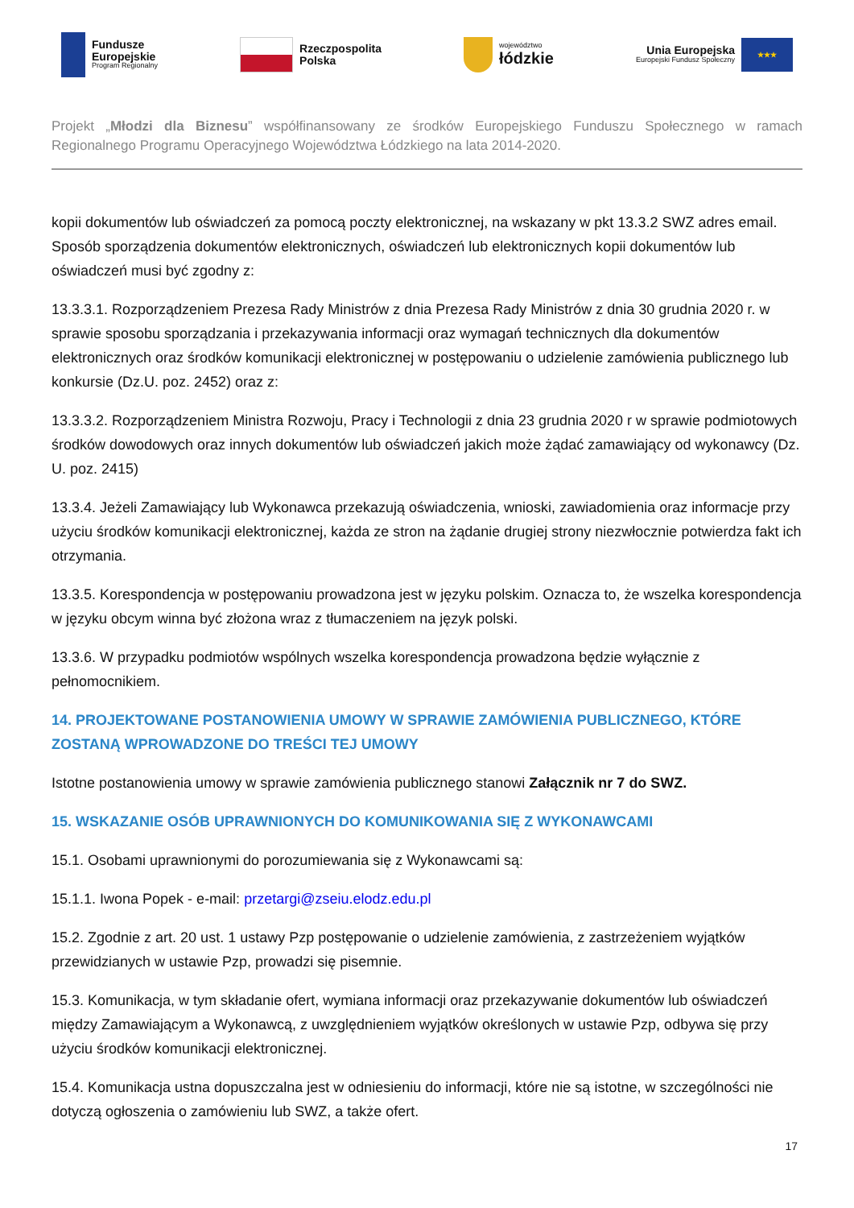Fundusze
Europejskie
Program Regionalny
Rzeczpospolita
Polska
województwo
łódzkie
Unia Europejska
Europejski Fundusz Społeczny
★★★
Projekt „Młodzi dla Biznesu” współfinansowany ze środków Europejskiego Funduszu Społecznego w ramach Regionalnego Programu Operacyjnego Województwa Łódzkiego na lata 2014-2020.
kopii dokumentów lub oświadczeń za pomocą poczty elektronicznej, na wskazany w pkt 13.3.2 SWZ adres email. Sposób sporządzenia dokumentów elektronicznych, oświadczeń lub elektronicznych kopii dokumentów lub oświadczeń musi być zgodny z:
13.3.3.1. Rozporządzeniem Prezesa Rady Ministrów z dnia Prezesa Rady Ministrów z dnia 30 grudnia 2020 r. w sprawie sposobu sporządzania i przekazywania informacji oraz wymagań technicznych dla dokumentów elektronicznych oraz środków komunikacji elektronicznej w postępowaniu o udzielenie zamówienia publicznego lub konkursie (Dz.U. poz. 2452) oraz z:
13.3.3.2. Rozporządzeniem Ministra Rozwoju, Pracy i Technologii z dnia 23 grudnia 2020 r w sprawie podmiotowych środków dowodowych oraz innych dokumentów lub oświadczeń jakich może żądać zamawiający od wykonawcy (Dz. U. poz. 2415)
13.3.4. Jeżeli Zamawiający lub Wykonawca przekazują oświadczenia, wnioski, zawiadomienia oraz informacje przy użyciu środków komunikacji elektronicznej, każda ze stron na żądanie drugiej strony niezwłocznie potwierdza fakt ich otrzymania.
13.3.5. Korespondencja w postępowaniu prowadzona jest w języku polskim. Oznacza to, że wszelka korespondencja w języku obcym winna być złożona wraz z tłumaczeniem na język polski.
13.3.6. W przypadku podmiotów wspólnych wszelka korespondencja prowadzona będzie wyłącznie z pełnomocnikiem.
14. PROJEKTOWANE POSTANOWIENIA UMOWY W SPRAWIE ZAMÓWIENIA PUBLICZNEGO, KTÓRE ZOSTANĄ WPROWADZONE DO TREŚCI TEJ UMOWY
Istotne postanowienia umowy w sprawie zamówienia publicznego stanowi Załącznik nr 7 do SWZ.
15. WSKAZANIE OSÓB UPRAWNIONYCH DO KOMUNIKOWANIA SIĘ Z WYKONAWCAMI
15.1. Osobami uprawnionymi do porozumiewania się z Wykonawcami są:
15.1.1. Iwona Popek - e-mail: przetargi@zseiu.elodz.edu.pl
15.2. Zgodnie z art. 20 ust. 1 ustawy Pzp postępowanie o udzielenie zamówienia, z zastrzeżeniem wyjątków przewidzianych w ustawie Pzp, prowadzi się pisemnie.
15.3. Komunikacja, w tym składanie ofert, wymiana informacji oraz przekazywanie dokumentów lub oświadczeń między Zamawiającym a Wykonawcą, z uwzględnieniem wyjątków określonych w ustawie Pzp, odbywa się przy użyciu środków komunikacji elektronicznej.
15.4. Komunikacja ustna dopuszczalna jest w odniesieniu do informacji, które nie są istotne, w szczególności nie dotyczą ogłoszenia o zamówieniu lub SWZ, a także ofert.
17